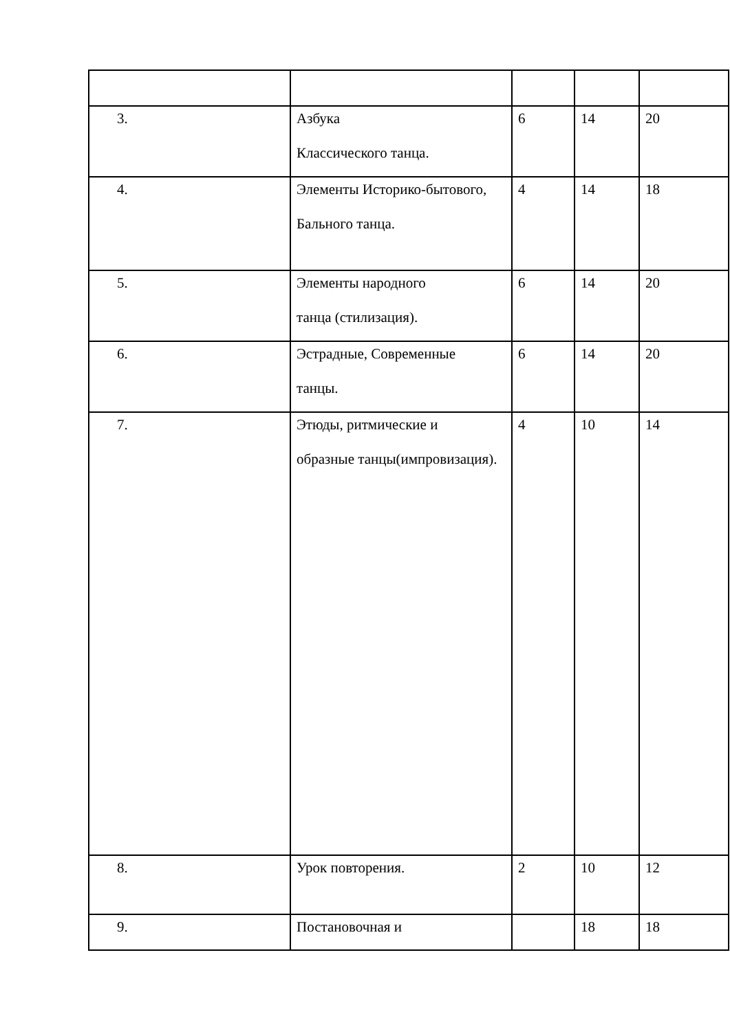| 3. | Азбука Классического танца. | 6 | 14 | 20 |
| 4. | Элементы Историко-бытового, Бального танца. | 4 | 14 | 18 |
| 5. | Элементы народного танца (стилизация). | 6 | 14 | 20 |
| 6. | Эстрадные, Современные танцы. | 6 | 14 | 20 |
| 7. | Этюды, ритмические и образные танцы(импровизация). | 4 | 10 | 14 |
| 8. | Урок повторения. | 2 | 10 | 12 |
| 9. | Постановочная и | | 18 | 18 |